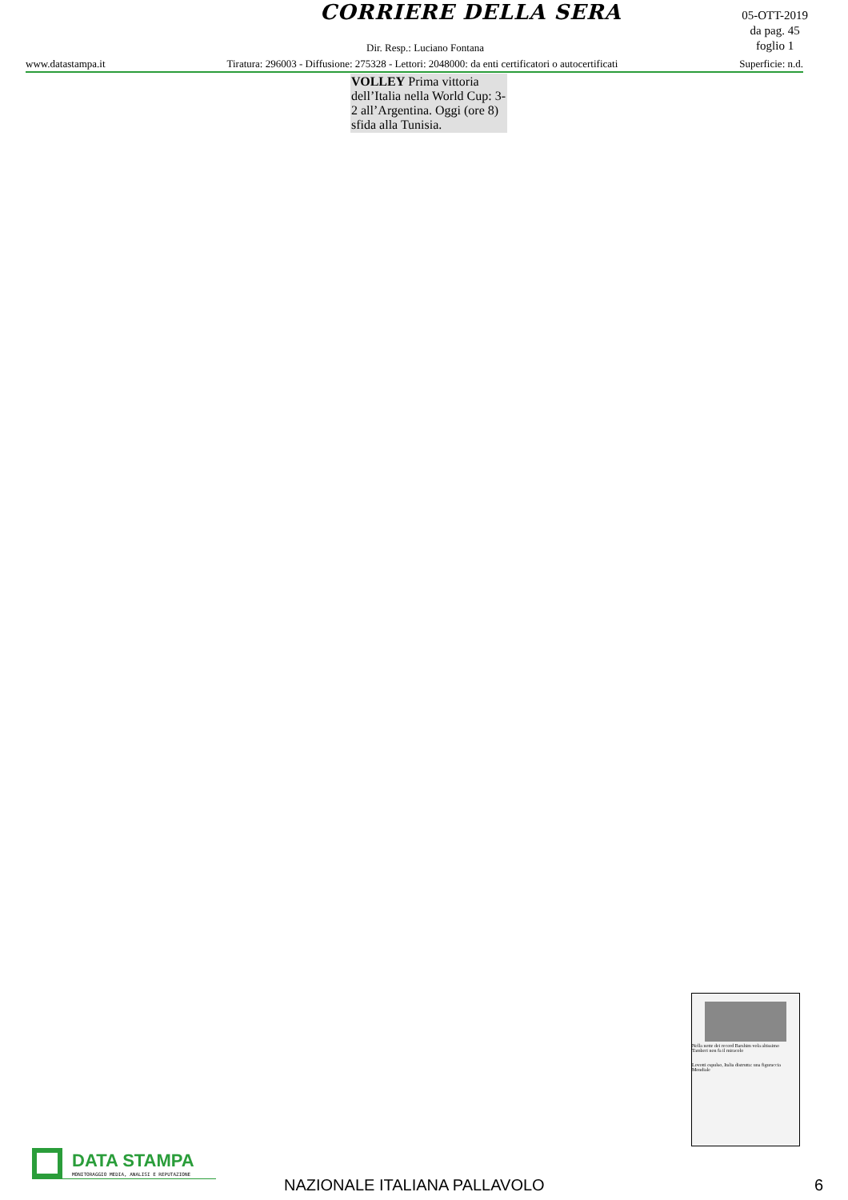CORRIERE DELLA SERA
05-OTT-2019
da pag. 45
foglio 1
Dir. Resp.: Luciano Fontana
www.datastampa.it Tiratura: 296003 - Diffusione: 275328 - Lettori: 2048000: da enti certificatori o autocertificati Superficie: n.d.
VOLLEY Prima vittoria dell’Italia nella World Cup: 3-2 all’Argentina. Oggi (ore 8) sfida alla Tunisia.
Nella notte dei record Barshim vola altissimo
Tamberi non fa il miracolo
Lovotti espulso, Italia distrutta: una figuraccia Mondiale
DATA STAMPA
MONITORAGGIO MEDIA, ANALISI E REPUTAZIONE
NAZIONALE ITALIANA PALLAVOLO 6